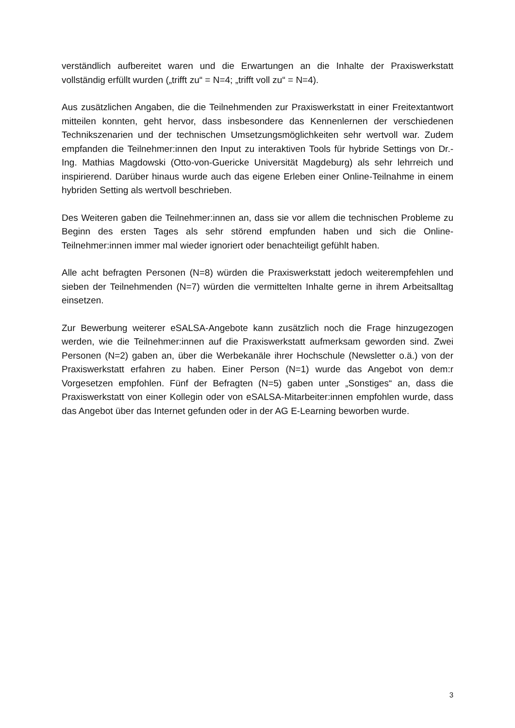verständlich aufbereitet waren und die Erwartungen an die Inhalte der Praxiswerkstatt vollständig erfüllt wurden („trifft zu“ = N=4; „trifft voll zu“ = N=4).
Aus zusätzlichen Angaben, die die Teilnehmenden zur Praxiswerkstatt in einer Frei­textantwort mitteilen konnten, geht hervor, dass insbesondere das Kennenlernen der verschiedenen Technikszenarien und der technischen Umsetzungsmöglichkeiten sehr wertvoll war. Zudem empfanden die Teilnehmer:innen den Input zu interaktiven Tools für hybride Settings von Dr.-Ing. Mathias Magdowski (Otto-von-Guericke Universität Magdeburg) als sehr lehrreich und inspirierend. Darüber hinaus wurde auch das ei­gene Erleben einer Online-Teilnahme in einem hybriden Setting als wertvoll beschrie­ben.
Des Weiteren gaben die Teilnehmer:innen an, dass sie vor allem die technischen Prob­leme zu Beginn des ersten Tages als sehr störend empfunden haben und sich die Online-Teilnehmer:innen immer mal wieder ignoriert oder benachteiligt gefühlt haben.
Alle acht befragten Personen (N=8) würden die Praxiswerkstatt jedoch weiterempfeh­len und sieben der Teilnehmenden (N=7) würden die vermittelten Inhalte gerne in ih­rem Arbeitsalltag einsetzen.
Zur Bewerbung weiterer eSALSA-Angebote kann zusätzlich noch die Frage hinzuge­zogen werden, wie die Teilnehmer:innen auf die Praxiswerkstatt aufmerksam gewor­den sind. Zwei Personen (N=2) gaben an, über die Werbekanäle ihrer Hochschule (Newsletter o.ä.) von der Praxiswerkstatt erfahren zu haben. Einer Person (N=1) wurde das Angebot von dem:r Vorgesetzen empfohlen. Fünf der Befragten (N=5) gaben unter „Sonstiges“ an, dass die Praxiswerkstatt von einer Kollegin oder von eSALSA-Mitar­beiter:innen empfohlen wurde, dass das Angebot über das Internet gefunden oder in der AG E-Learning beworben wurde.
3